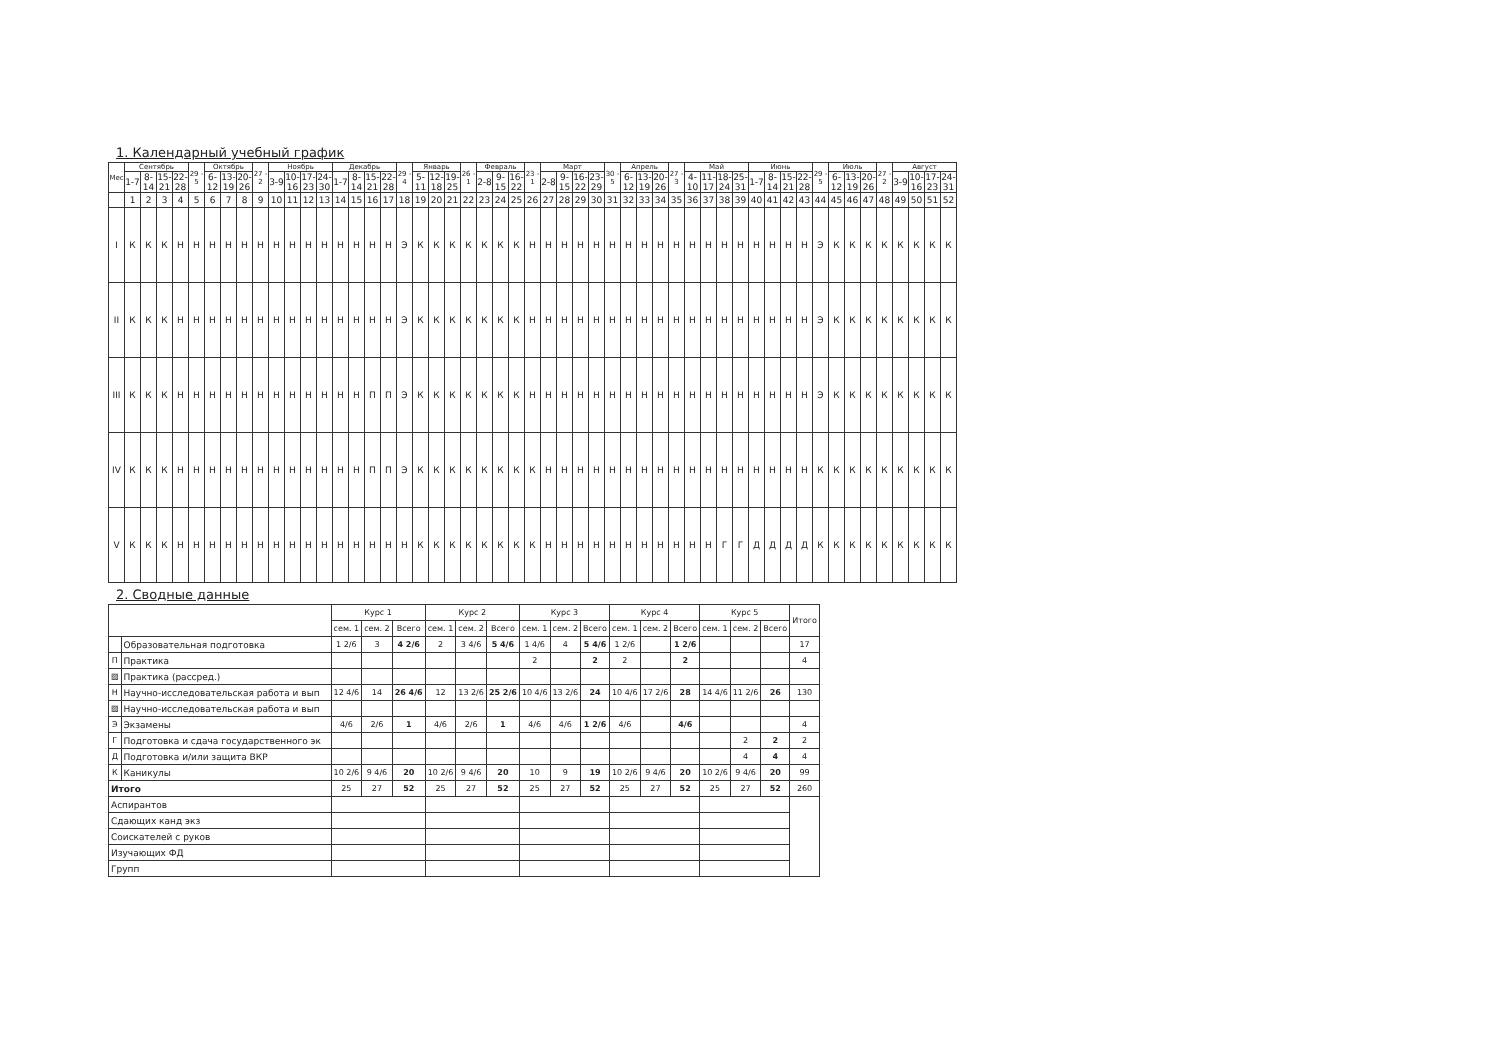1. Календарный учебный график
| Мес | Сентябрь | | | | 29 - 5 | Октябрь | | | 27 - 2 | Ноябрь | | | | Декабрь | | | | 29 - 4 | Январь | | | 26 - 1 | Февраль | | | 23 - 1 | Март | | | | 30 - 5 | Апрель | | | 27 - 3 | Май | | | | Июнь | | | | 29 - 5 | Июль | | | 27 - 2 | Август | | | |
| --- | --- | --- | --- | --- | --- | --- | --- | --- | --- | --- | --- | --- | --- | --- | --- | --- | --- | --- | --- | --- | --- | --- | --- | --- | --- | --- | --- | --- | --- | --- | --- | --- | --- | --- | --- | --- | --- | --- | --- | --- | --- | --- | --- | --- | --- | --- | --- | --- | --- | --- | --- | --- |
| | 1-7 | 8-14 | 15-21 | 22-28 | | 6-12 | 13-19 | 20-26 | | 3-9 | 10-16 | 17-23 | 24-30 | 1-7 | 8-14 | 15-21 | 22-28 | | 5-11 | 12-18 | 19-25 | | 2-8 | 9-15 | 16-22 | | 2-8 | 9-15 | 16-22 | 23-29 | | 6-12 | 13-19 | 20-26 | | 4-10 | 11-17 | 18-24 | 25-31 | 1-7 | 8-14 | 15-21 | 22-28 | | 6-12 | 13-19 | 20-26 | | 3-9 | 10-16 | 17-23 | 24-31 |
| | 1 | 2 | 3 | 4 | 5 | 6 | 7 | 8 | 9 | 10 | 11 | 12 | 13 | 14 | 15 | 16 | 17 | 18 | 19 | 20 | 21 | 22 | 23 | 24 | 25 | 26 | 27 | 28 | 29 | 30 | 31 | 32 | 33 | 34 | 35 | 36 | 37 | 38 | 39 | 40 | 41 | 42 | 43 | 44 | 45 | 46 | 47 | 48 | 49 | 50 | 51 | 52 |
| I | К | К | К | Н | Н | Н | Н | Н | Н | Н | Н | Н | Н | Н | Н | Н | Н | Э | К | К | К | К | К | К | К | Н | Н | Н | Н | Н | Н | Н | Н | Н | Н | Н | Н | Н | Н | Н | Н | Н | Н | Э | К | К | К | К | К | К | К | К |
| II | К | К | К | Н | Н | Н | Н | Н | Н | Н | Н | Н | Н | Н | Н | Н | Н | Э | К | К | К | К | К | К | К | Н | Н | Н | Н | Н | Н | Н | Н | Н | Н | Н | Н | Н | Н | Н | Н | Н | Н | Э | К | К | К | К | К | К | К | К |
| III | К | К | К | Н | Н | Н | Н | Н | Н | Н | Н | Н | Н | Н | Н | П | П | Э | К | К | К | К | К | К | К | Н | Н | Н | Н | Н | Н | Н | Н | Н | Н | Н | Н | Н | Н | Н | Н | Н | Н | Э | К | К | К | К | К | К | К | К |
| IV | К | К | К | Н | Н | Н | Н | Н | Н | Н | Н | Н | Н | Н | Н | П | П | Э | К | К | К | К | К | К | К | К | Н | Н | Н | Н | Н | Н | Н | Н | Н | Н | Н | Н | Н | Н | Н | Н | Н | К | К | К | К | К | К | К | К | К |
| V | К | К | К | Н | Н | Н | Н | Н | Н | Н | Н | Н | Н | Н | Н | Н | Н | Н | К | К | К | К | К | К | К | К | Н | Н | Н | Н | Н | Н | Н | Н | Н | Н | Н | Г | Г | Д | Д | Д | Д | К | К | К | К | К | К | К | К | К |
2. Сводные данные
| | | Курс 1 | | | Курс 2 | | | Курс 3 | | | Курс 4 | | | Курс 5 | | | Итого |
| --- | --- | --- | --- | --- | --- | --- | --- | --- | --- | --- | --- | --- | --- | --- | --- | --- | --- |
| | | сем. 1 | сем. 2 | Всего | сем. 1 | сем. 2 | Всего | сем. 1 | сем. 2 | Всего | сем. 1 | сем. 2 | Всего | сем. 1 | сем. 2 | Всего | |
| | Образовательная подготовка | 1 2/6 | 3 | 4 2/6 | 2 | 3 4/6 | 5 4/6 | 1 4/6 | 4 | 5 4/6 | 1 2/6 | | 1 2/6 | | | | 17 |
| П | Практика | | | | | | | 2 | | 2 | 2 | | 2 | | | | 4 |
| ▨ | Практика (рассред.) | | | | | | | | | | | | | | | | |
| Н | Научно-исследовательская работа и вып | 12 4/6 | 14 | 26 4/6 | 12 | 13 2/6 | 25 2/6 | 10 4/6 | 13 2/6 | 24 | 10 4/6 | 17 2/6 | 28 | 14 4/6 | 11 2/6 | 26 | 130 |
| ▨ | Научно-исследовательская работа и вып | | | | | | | | | | | | | | | | |
| Э | Экзамены | 4/6 | 2/6 | 1 | 4/6 | 2/6 | 1 | 4/6 | 4/6 | 1 2/6 | 4/6 | | 4/6 | | | | 4 |
| Г | Подготовка и сдача государственного эк | | | | | | | | | | | | | | 2 | 2 | 2 |
| Д | Подготовка и/или защита ВКР | | | | | | | | | | | | | | 4 | 4 | 4 |
| К | Каникулы | 10 2/6 | 9 4/6 | 20 | 10 2/6 | 9 4/6 | 20 | 10 | 9 | 19 | 10 2/6 | 9 4/6 | 20 | 10 2/6 | 9 4/6 | 20 | 99 |
| Итого | | 25 | 27 | 52 | 25 | 27 | 52 | 25 | 27 | 52 | 25 | 27 | 52 | 25 | 27 | 52 | 260 |
| Аспирантов | | | | | | | | | | | | | | | | | |
| Сдающих канд экз | | | | | | | | | | | | | | | | | |
| Соискателей с руков | | | | | | | | | | | | | | | | | |
| Изучающих ФД | | | | | | | | | | | | | | | | | |
| Групп | | | | | | | | | | | | | | | | | |